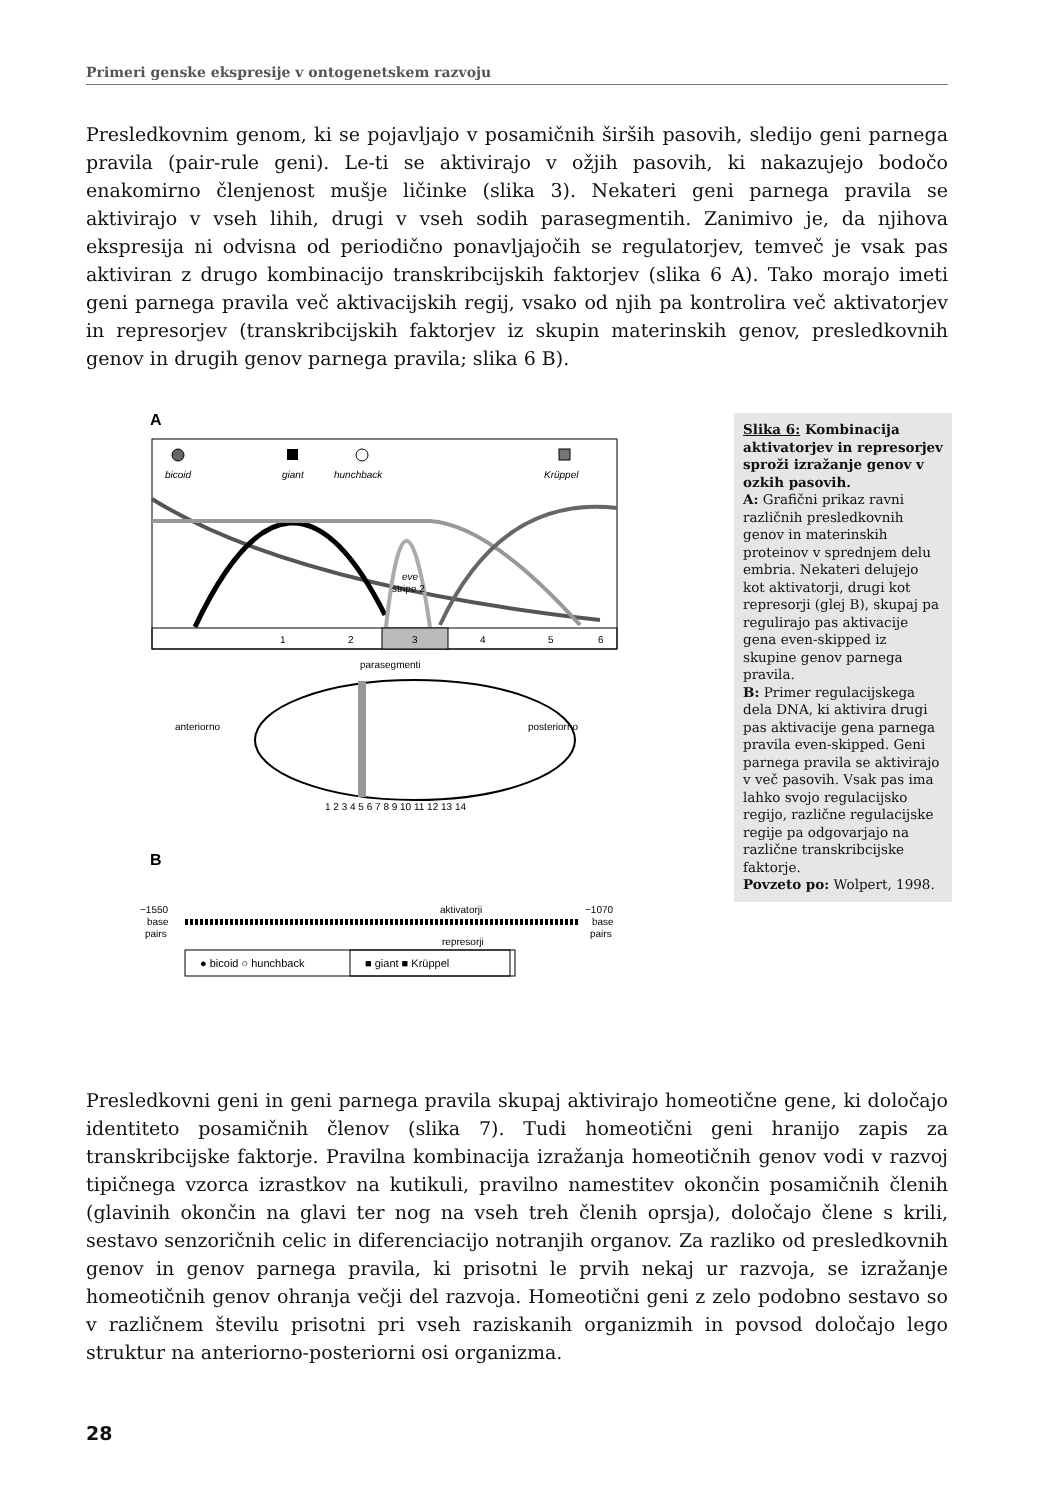Primeri genske ekspresije v ontogenetskem razvoju
Presledkovnim genom, ki se pojavljajo v posamičnih širših pasovih, sledijo geni parnega pravila (pair-rule geni). Le-ti se aktivirajo v ožjih pasovih, ki nakazujejo bodočo enakomirno členjenost mušje ličinke (slika 3). Nekateri geni parnega pravila se aktivirajo v vseh lihih, drugi v vseh sodih parasegmentih. Zanimivo je, da njihova ekspresija ni odvisna od periodično ponavljajočih se regulatorjev, temveč je vsak pas aktiviran z drugo kombinacijo transkribcijskih faktorjev (slika 6 A). Tako morajo imeti geni parnega pravila več aktivacijskih regij, vsako od njih pa kontrolira več aktivatorjev in represorjev (transkribcijskih faktorjev iz skupin materinskih genov, presledkovnih genov in drugih genov parnega pravila; slika 6 B).
A
bicoid
giant
hunchback
Krüppel
eve
stripe 2
1
2
3
4
5
6
parasegmenti
anteriorno
posteriorno
1 2 3 4 5 6 7 8 9 10 11 12 13 14
B
−1550
base
pairs
−1070
base
pairs
aktivatorji
represorji
● bicoid ○ hunchback
■ giant ■ Krüppel
Slika 6: Kombinacija aktivatorjev in represorjev sproži izražanje genov v ozkih pasovih.
A: Grafični prikaz ravni različnih presledkovnih genov in materinskih proteinov v sprednjem delu embria. Nekateri delujejo kot aktivatorji, drugi kot represorji (glej B), skupaj pa regulirajo pas aktivacije gena even-skipped iz skupine genov parnega pravila.
B: Primer regulacijskega dela DNA, ki aktivira drugi pas aktivacije gena parnega pravila even-skipped. Geni parnega pravila se aktivirajo v več pasovih. Vsak pas ima lahko svojo regulacijsko regijo, različne regulacijske regije pa odgovarjajo na različne transkribcijske faktorje.
Povzeto po: Wolpert, 1998.
Presledkovni geni in geni parnega pravila skupaj aktivirajo homeotične gene, ki določajo identiteto posamičnih členov (slika 7). Tudi homeotični geni hranijo zapis za transkribcijske faktorje. Pravilna kombinacija izražanja homeotičnih genov vodi v razvoj tipičnega vzorca izrastkov na kutikuli, pravilno namestitev okončin posamičnih členih (glavinih okončin na glavi ter nog na vseh treh členih oprsja), določajo člene s krili, sestavo senzoričnih celic in diferenciacijo notranjih organov. Za razliko od presledkovnih genov in genov parnega pravila, ki prisotni le prvih nekaj ur razvoja, se izražanje homeotičnih genov ohranja večji del razvoja. Homeotični geni z zelo podobno sestavo so v različnem številu prisotni pri vseh raziskanih organizmih in povsod določajo lego struktur na anteriorno-posteriorni osi organizma.
28